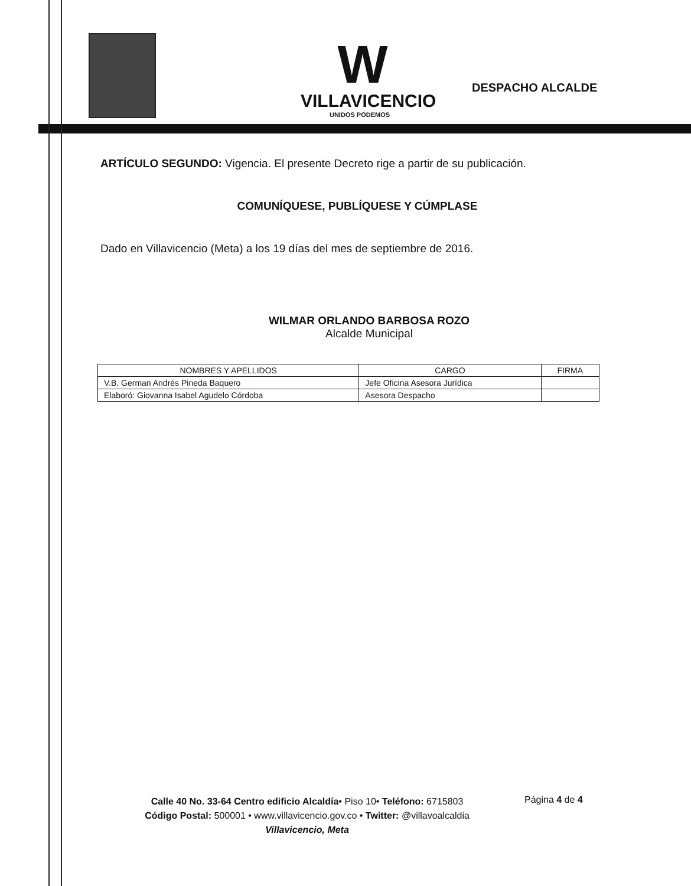W
VILLAVICENCIO
UNIDOS PODEMOS
DESPACHO ALCALDE
ARTÍCULO SEGUNDO: Vigencia. El presente Decreto rige a partir de su publicación.
COMUNÍQUESE, PUBLÍQUESE Y CÚMPLASE
Dado en Villavicencio (Meta) a los 19 días del mes de septiembre de 2016.
WILMAR ORLANDO BARBOSA ROZO
Alcalde Municipal
| NOMBRES Y APELLIDOS | CARGO | FIRMA |
| --- | --- | --- |
| V.B. German Andrés Pineda Baquero | Jefe Oficina Asesora Jurídica | |
| Elaboró: Giovanna Isabel Agudelo Córdoba | Asesora Despacho | |
Calle 40 No. 33-64 Centro edificio Alcaldía• Piso 10• Teléfono: 6715803
Código Postal: 500001 • www.villavicencio.gov.co • Twitter: @villavoalcaldia
Villavicencio, Meta
Página 4 de 4